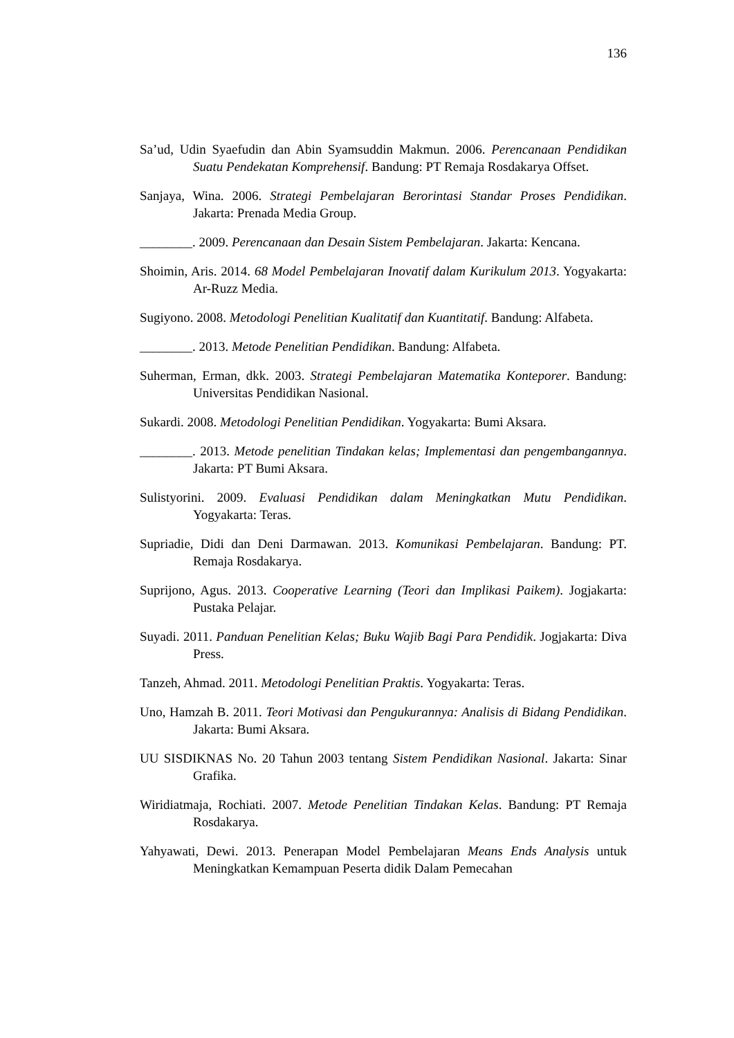136
Sa’ud, Udin Syaefudin dan Abin Syamsuddin Makmun. 2006. Perencanaan Pendidikan Suatu Pendekatan Komprehensif. Bandung: PT Remaja Rosdakarya Offset.
Sanjaya, Wina. 2006. Strategi Pembelajaran Berorintasi Standar Proses Pendidikan. Jakarta: Prenada Media Group.
________. 2009. Perencanaan dan Desain Sistem Pembelajaran. Jakarta: Kencana.
Shoimin, Aris. 2014. 68 Model Pembelajaran Inovatif dalam Kurikulum 2013. Yogyakarta: Ar-Ruzz Media.
Sugiyono. 2008. Metodologi Penelitian Kualitatif dan Kuantitatif. Bandung: Alfabeta.
________. 2013. Metode Penelitian Pendidikan. Bandung: Alfabeta.
Suherman, Erman, dkk. 2003. Strategi Pembelajaran Matematika Konteporer. Bandung: Universitas Pendidikan Nasional.
Sukardi. 2008. Metodologi Penelitian Pendidikan. Yogyakarta: Bumi Aksara.
________. 2013. Metode penelitian Tindakan kelas; Implementasi dan pengembangannya. Jakarta: PT Bumi Aksara.
Sulistyorini. 2009. Evaluasi Pendidikan dalam Meningkatkan Mutu Pendidikan. Yogyakarta: Teras.
Supriadie, Didi dan Deni Darmawan. 2013. Komunikasi Pembelajaran. Bandung: PT. Remaja Rosdakarya.
Suprijono, Agus. 2013. Cooperative Learning (Teori dan Implikasi Paikem). Jogjakarta: Pustaka Pelajar.
Suyadi. 2011. Panduan Penelitian Kelas; Buku Wajib Bagi Para Pendidik. Jogjakarta: Diva Press.
Tanzeh, Ahmad. 2011. Metodologi Penelitian Praktis. Yogyakarta: Teras.
Uno, Hamzah B. 2011. Teori Motivasi dan Pengukurannya: Analisis di Bidang Pendidikan. Jakarta: Bumi Aksara.
UU SISDIKNAS No. 20 Tahun 2003 tentang Sistem Pendidikan Nasional. Jakarta: Sinar Grafika.
Wiridiatmaja, Rochiati. 2007. Metode Penelitian Tindakan Kelas. Bandung: PT Remaja Rosdakarya.
Yahyawati, Dewi. 2013. Penerapan Model Pembelajaran Means Ends Analysis untuk Meningkatkan Kemampuan Peserta didik Dalam Pemecahan